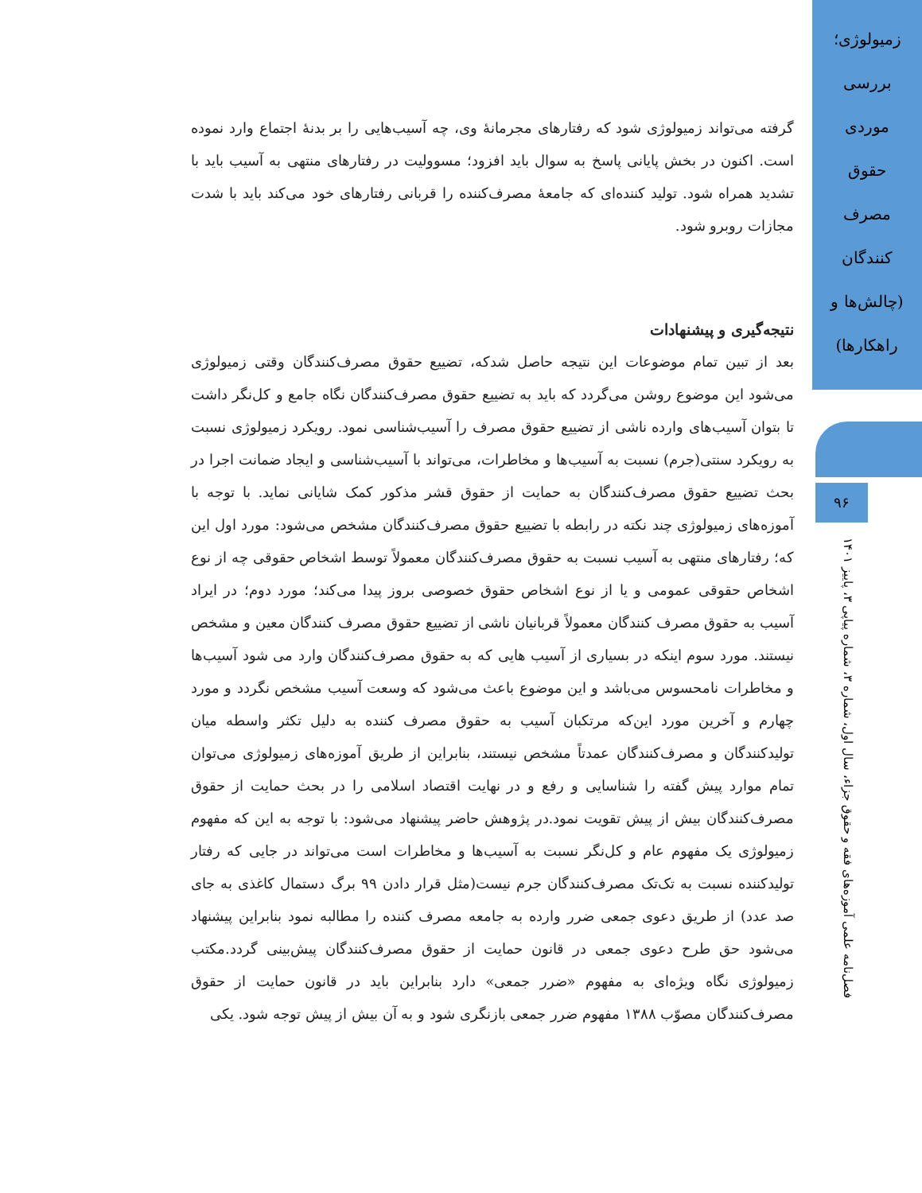زمیولوژی؛
بررسی
موردی
حقوق
مصرف
کنندگان
(چالش‌ها و
راهکارها)
۹۶
فصل‌نامه علمی آموزه‌های فقه و حقوق جزاء، سال اول، شماره ۳، شماره پیاپی ۳، پاییز ۱۴۰۱
گرفته می‌تواند زمیولوژی شود که رفتارهای مجرمانهٔ وی، چه آسیب‌هایی را بر بدنهٔ اجتماع وارد نموده است. اکنون در بخش پایانی پاسخ به سوال باید افزود؛ مسوولیت در رفتارهای منتهی به آسیب باید با تشدید همراه شود. تولید کننده‌ای که جامعهٔ مصرف‌کننده را قربانی رفتارهای خود می‌کند باید با شدت مجازات روبرو شود.
نتیجه‌گیری و پیشنهادات
بعد از تبین تمام موضوعات این نتیجه حاصل شدکه، تضییع حقوق مصرف‌کنندگان وقتی زمیولوژی می‌شود این موضوع روشن می‌گردد که باید به تضییع حقوق مصرف‌کنندگان نگاه جامع و کل‌نگر داشت تا بتوان آسیب‌های وارده ناشی از تضییع حقوق مصرف را آسیب‌شناسی نمود. رویکرد زمیولوژی نسبت به رویکرد سنتی(جرم) نسبت به آسیب‌ها و مخاطرات، می‌تواند با آسیب‌شناسی و ایجاد ضمانت اجرا در بحث تضییع حقوق مصرف‌کنندگان به حمایت از حقوق قشر مذکور کمک شایانی نماید. با توجه با آموزه‌های زمیولوژی چند نکته در رابطه با تضییع حقوق مصرف‌کنندگان مشخص می‌شود: مورد اول این که؛ رفتارهای منتهی به آسیب نسبت به حقوق مصرف‌کنندگان معمولاً توسط اشخاص حقوقی چه از نوع اشخاص حقوقی عمومی و یا از نوع اشخاص حقوق خصوصی بروز پیدا می‌کند؛ مورد دوم؛ در ایراد آسیب به حقوق مصرف کنندگان معمولاً قربانیان ناشی از تضییع حقوق مصرف کنندگان معین و مشخص نیستند. مورد سوم اینکه در بسیاری از آسیب هایی که به حقوق مصرف‌کنندگان وارد می شود آسیب‌ها و مخاطرات نامحسوس می‌باشد و این موضوع باعث می‌شود که وسعت آسیب مشخص نگردد و مورد چهارم و آخرین مورد این‌که مرتکبان آسیب به حقوق مصرف کننده به دلیل تکثر واسطه میان تولیدکنندگان و مصرف‌کنندگان عمدتاً مشخص نیستند، بنابراین از طریق آموزه‌های زمیولوژی می‌توان تمام موارد پیش گفته را شناسایی و رفع و در نهایت اقتصاد اسلامی را در بحث حمایت از حقوق مصرف‌کنندگان بیش از پیش تقویت نمود.در پژوهش حاضر پیشنهاد می‌شود: با توجه به این که مفهوم زمیولوژی یک مفهوم عام و کل‌نگر نسبت به آسیب‌ها و مخاطرات است می‌تواند در جایی که رفتار تولیدکننده نسبت به تک‌تک مصرف‌کنندگان جرم نیست(مثل قرار دادن ۹۹ برگ دستمال کاغذی به جای صد عدد) از طریق دعوی جمعی ضرر وارده به جامعه مصرف کننده را مطالبه نمود بنابراین پیشنهاد می‌شود حق طرح دعوی جمعی در قانون حمایت از حقوق مصرف‌کنندگان پیش‌بینی گردد.مکتب زمیولوژی نگاه ویژه‌ای به مفهوم «ضرر جمعی» دارد بنابراین باید در قانون حمایت از حقوق مصرف‌کنندگان مصوّب ۱۳۸۸ مفهوم ضرر جمعی بازنگری شود و به آن بیش از پیش توجه شود. یکی